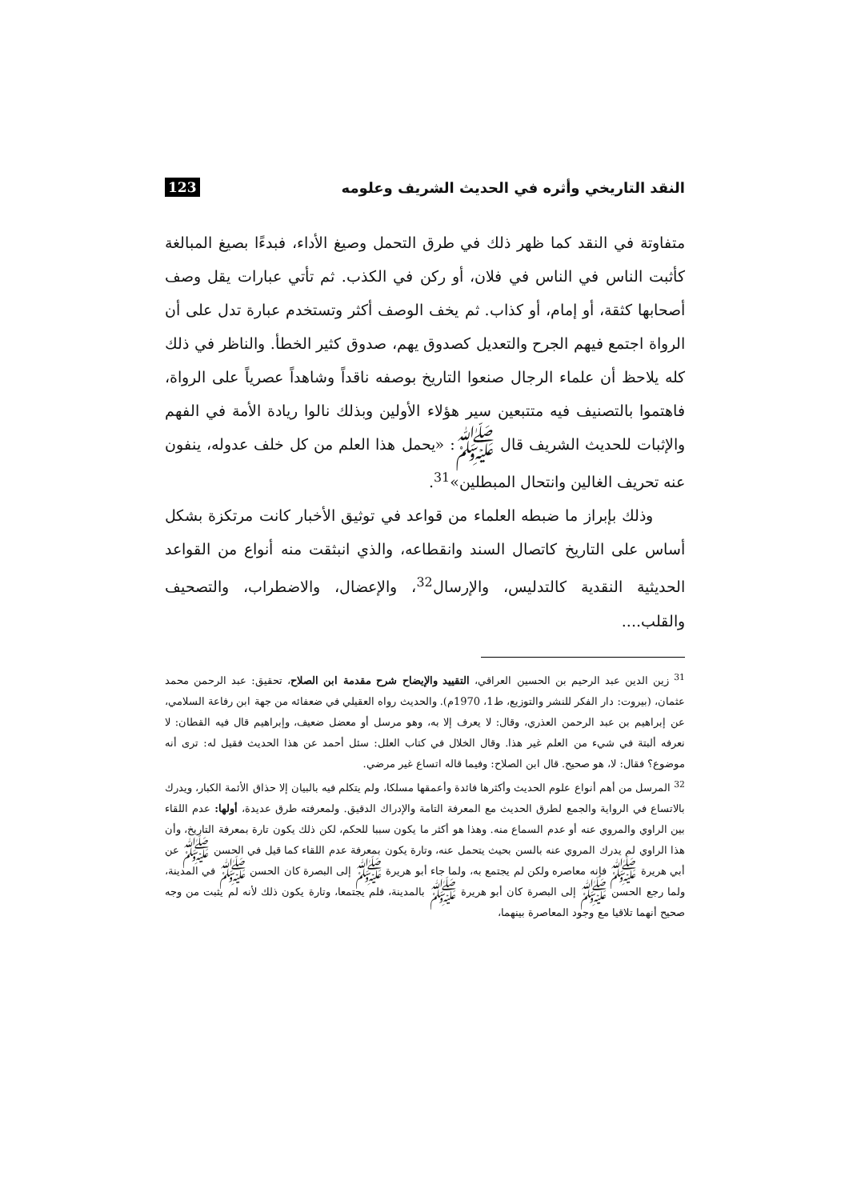النقد التاريخي وأثره في الحديث الشريف وعلومه 123
متفاوتة في النقد كما ظهر ذلك في طرق التحمل وصيغ الأداء، فبدءًا بصيغ المبالغة كأثبت الناس في الناس في فلان، أو ركن في الكذب. ثم تأتي عبارات يقل وصف أصحابها كثقة، أو إمام، أو كذاب. ثم يخف الوصف أكثر وتستخدم عبارة تدل على أن الرواة اجتمع فيهم الجرح والتعديل كصدوق يهم، صدوق كثير الخطأ. والناظر في ذلك كله يلاحظ أن علماء الرجال صنعوا التاريخ بوصفه ناقداً وشاهداً عصرياً على الرواة، فاهتموا بالتصنيف فيه متتبعين سير هؤلاء الأولين وبذلك نالوا ريادة الأمة في الفهم والإثبات للحديث الشريف قال ﷺ: «يحمل هذا العلم من كل خلف عدوله، ينفون عنه تحريف الغالين وانتحال المبطلين»<sup>31</sup>.
وذلك بإبراز ما ضبطه العلماء من قواعد في توثيق الأخبار كانت مرتكزة بشكل أساس على التاريخ كاتصال السند وانقطاعه، والذي انبثقت منه أنواع من القواعد الحديثية النقدية كالتدليس، والإرسال<sup>32</sup>، والإعضال، والاضطراب، والتصحيف والقلب....
<sup>31</sup> زين الدين عبد الرحيم بن الحسين العراقي، التقييد والإيضاح شرح مقدمة ابن الصلاح، تحقيق: عبد الرحمن محمد عثمان، (بيروت: دار الفكر للنشر والتوزيع، ط1، 1970م). والحديث رواه العقيلي في ضعفائه من جهة ابن رفاعة السلامي، عن إبراهيم بن عبد الرحمن العذري، وقال: لا يعرف إلا به، وهو مرسل أو معضل ضعيف، وإبراهيم قال فيه القطان: لا نعرفه ألبتة في شيء من العلم غير هذا. وقال الخلال في كتاب العلل: سئل أحمد عن هذا الحديث فقيل له: ترى أنه موضوع؟ فقال: لا، هو صحيح. قال ابن الصلاح: وفيما قاله اتساع غير مرضي.
<sup>32</sup> المرسل من أهم أنواع علوم الحديث وأكثرها فائدة وأعمقها مسلكا، ولم يتكلم فيه بالبيان إلا حذاق الأئمة الكبار، ويدرك بالاتساع في الرواية والجمع لطرق الحديث مع المعرفة التامة والإدراك الدقيق. ولمعرفته طرق عديدة، أولها: عدم اللقاء بين الراوي والمروي عنه أو عدم السماع منه. وهذا هو أكثر ما يكون سببا للحكم، لكن ذلك يكون تارة بمعرفة التاريخ، وأن هذا الراوي لم يدرك المروي عنه بالسن بحيث يتحمل عنه، وتارة يكون بمعرفة عدم اللقاء كما قيل في الحسن ﷺ عن أبي هريرة ﷺ فإنه معاصره ولكن لم يجتمع به، ولما جاء أبو هريرة ﷺ إلى البصرة كان الحسن ﷺ في المدينة، ولما رجع الحسن ﷺ إلى البصرة كان أبو هريرة ﷺ بالمدينة، فلم يجتمعا، وتارة يكون ذلك لأنه لم يثبت من وجه صحيح أنهما تلاقيا مع وجود المعاصرة بينهما،